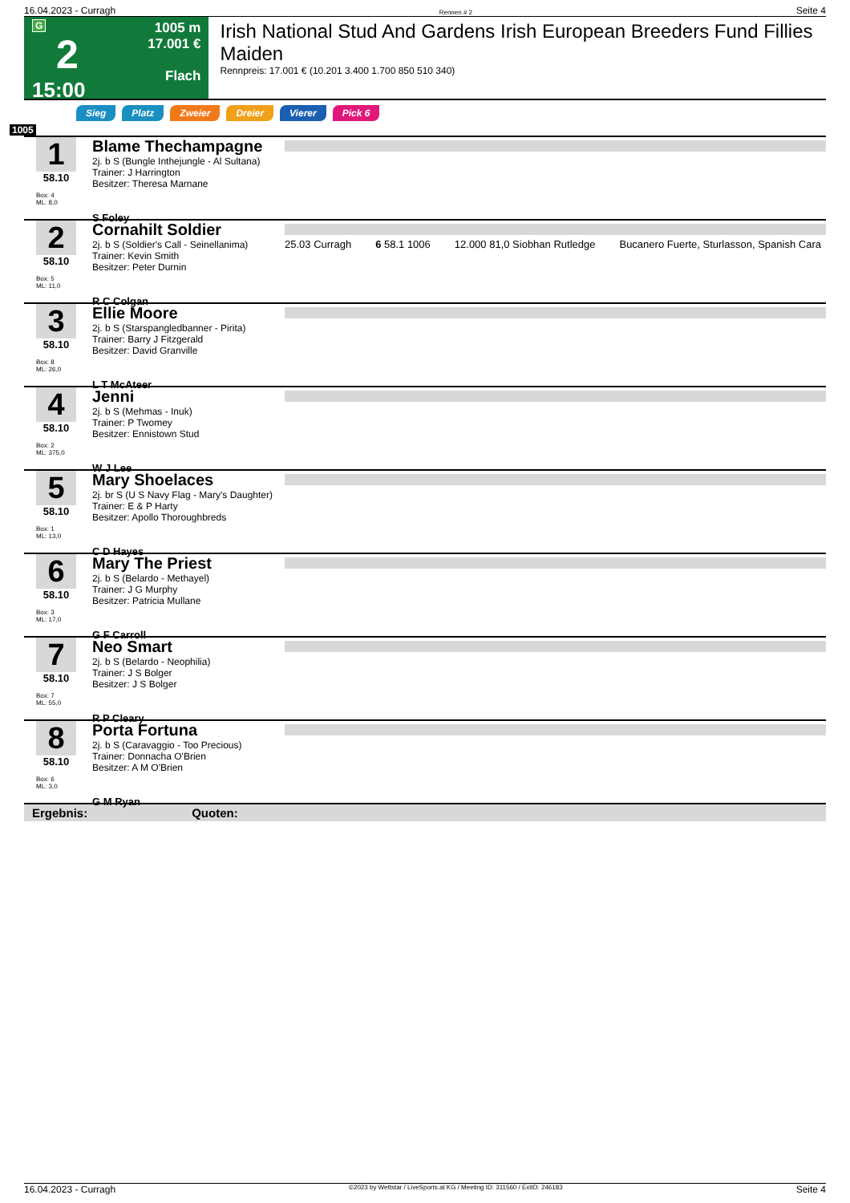16.04.2023 - Curragh Rennen # 2 Seite 4
G
2
15:00
1005 m
17.001 €
Flach
Irish National Stud And Gardens Irish European Breeders Fund Fillies Maiden
Rennpreis: 17.001 € (10.201 3.400 1.700 850 510 340)
Sieg Platz Zweier Dreier Vierer Pick 6
1005
1
58.10
Box: 4
ML: 8,0
Blame Thechampagne
2j. b S (Bungle Inthejungle - Al Sultana)
Trainer: J Harrington
Besitzer: Theresa Marnane
S Foley
2
58.10
Box: 5
ML: 11,0
Cornahilt Soldier
2j. b S (Soldier's Call - Seinellanima)
Trainer: Kevin Smith
Besitzer: Peter Durnin
R C Colgan
25.03 Curragh 6 58.1 1006 12.000 81,0 Siobhan Rutledge Bucanero Fuerte, Sturlasson, Spanish Cara
3
58.10
Box: 8
ML: 26,0
Ellie Moore
2j. b S (Starspangledbanner - Pirita)
Trainer: Barry J Fitzgerald
Besitzer: David Granville
L T McAteer
4
58.10
Box: 2
ML: 375,0
Jenni
2j. b S (Mehmas - Inuk)
Trainer: P Twomey
Besitzer: Ennistown Stud
W J Lee
5
58.10
Box: 1
ML: 13,0
Mary Shoelaces
2j. br S (U S Navy Flag - Mary's Daughter)
Trainer: E & P Harty
Besitzer: Apollo Thoroughbreds
C D Hayes
6
58.10
Box: 3
ML: 17,0
Mary The Priest
2j. b S (Belardo - Methayel)
Trainer: J G Murphy
Besitzer: Patricia Mullane
G F Carroll
7
58.10
Box: 7
ML: 55,0
Neo Smart
2j. b S (Belardo - Neophilia)
Trainer: J S Bolger
Besitzer: J S Bolger
R P Cleary
8
58.10
Box: 6
ML: 3,0
Porta Fortuna
2j. b S (Caravaggio - Too Precious)
Trainer: Donnacha O'Brien
Besitzer: A M O'Brien
G M Ryan
Ergebnis: Quoten:
16.04.2023 - Curragh ©2023 by Wettstar / LiveSports.at KG / Meeting ID: 311560 / ExtID: 246183 Seite 4